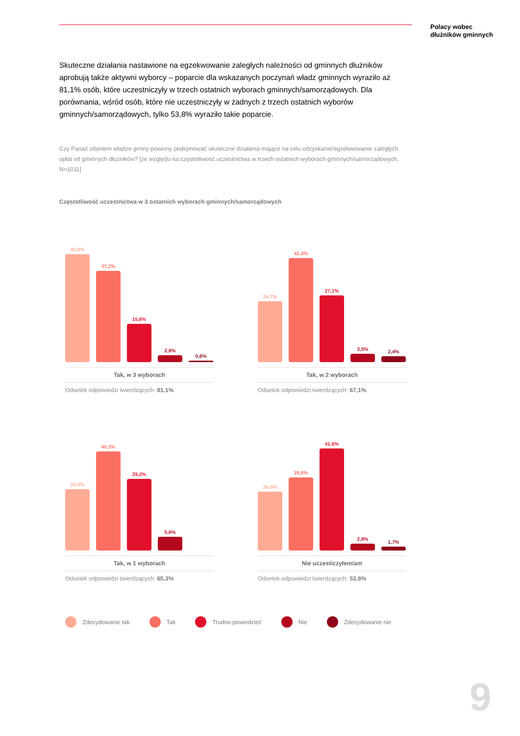Polacy wobec
dłużników gminnych
Skuteczne działania nastawione na egzekwowanie zaległych należności od gminnych dłużników aprobują także aktywni wyborcy – poparcie dla wskazanych poczynań władz gminnych wyraziło aż 81,1% osób, które uczestniczyły w trzech ostatnich wyborach gminnych/samorządowych. Dla porównania, wśród osób, które nie uczestniczyły w żadnych z trzech ostatnich wyborów gminnych/samorządowych, tylko 53,8% wyraziło takie poparcie.
Czy Pana/i zdaniem władze gminy powinny podejmować skuteczne działania mające na celu odzyskanie/egzekwowanie zaległych opłat od gminnych dłużników? [ze względu na częstotliwość uczestnictwa w trzech ostatnich wyborach gminnych/samorządowych, N=1011]
Częstotliwość uczestnictwa w 3 ostatnich wyborach gminnych/samorządowych
43,9%
37,2%
15,6%
2,8%
0,6%
Tak, w 3 wyborach
Odsetek odpowiedzi twierdzących: 81,1%
24,7%
42,4%
27,1%
3,5%
2,4%
Tak, w 2 wyborach
Odsetek odpowiedzi twierdzących: 67,1%
25,0%
40,3%
29,2%
5,6%
Tak, w 1 wyborach
Odsetek odpowiedzi twierdzących: 65,3%
24,0%
29,8%
41,6%
2,9%
1,7%
Nie uczesticzyłem/am
Odsetek odpowiedzi twierdzących: 53,8%
Zdecydowanie tak Tak Trudno powiedzieć Nie Zdecydowanie nie
9